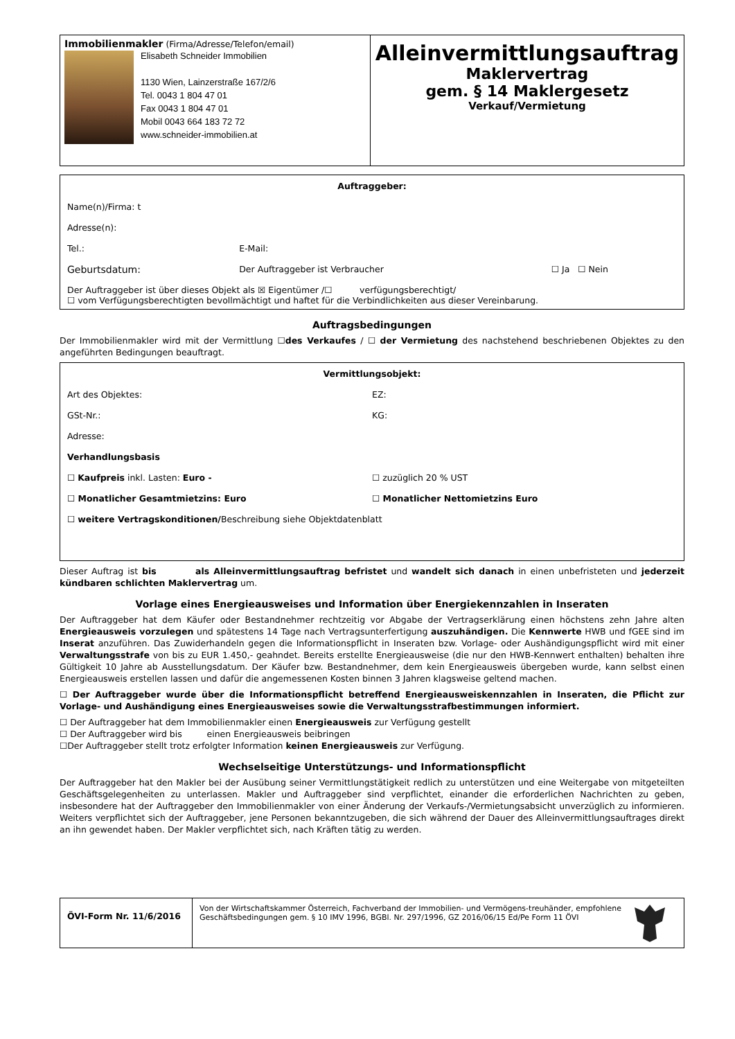| Immobilienmakler (Firma/Adresse/Telefon/email) Elisabeth Schneider Immobilien 1130 Wien, Lainzerstraße 167/2/6 Tel. 0043 1 804 47 01 Fax 0043 1 804 47 01 Mobil 0043 664 183 72 72 www.schneider-immobilien.at | Alleinvermittlungsauftrag Maklervertrag gem. § 14 Maklergesetz Verkauf/Vermietung |
| Auftraggeber: | | |
| Name(n)/Firma: t | | |
| Adresse(n): | | |
| Tel.: | E-Mail: | |
| Geburtsdatum: | Der Auftraggeber ist Verbraucher | ☐ Ja ☐ Nein |
| Der Auftraggeber ist über dieses Objekt als ☒ Eigentümer /☐ verfügungsberechtigt/ ☐ vom Verfügungsberechtigten bevollmächtigt und haftet für die Verbindlichkeiten aus dieser Vereinbarung. | | |
Auftragsbedingungen
Der Immobilienmakler wird mit der Vermittlung ☐des Verkaufes / ☐ der Vermietung des nachstehend beschriebenen Objektes zu den angeführten Bedingungen beauftragt.
| Vermittlungsobjekt: | |
| Art des Objektes: | EZ: |
| GSt-Nr.: | KG: |
| Adresse: | |
| Verhandlungsbasis | |
| ☐ Kaufpreis inkl. Lasten: Euro - | ☐ zuzüglich 20 % UST |
| ☐ Monatlicher Gesamtmietzins: Euro | ☐ Monatlicher Nettomietzins Euro |
| ☐ weitere Vertragskonditionen/ Beschreibung siehe Objektdatenblatt | |
Dieser Auftrag ist bis als Alleinvermittlungsauftrag befristet und wandelt sich danach in einen unbefristeten und jederzeit kündbaren schlichten Maklervertrag um.
Vorlage eines Energieausweises und Information über Energiekennzahlen in Inseraten
Der Auftraggeber hat dem Käufer oder Bestandnehmer rechtzeitig vor Abgabe der Vertragserklärung einen höchstens zehn Jahre alten Energieausweis vorzulegen und spätestens 14 Tage nach Vertragsunterfertigung auszuhändigen. Die Kennwerte HWB und fGEE sind im Inserat anzuführen. Das Zuwiderhandeln gegen die Informationspflicht in Inseraten bzw. Vorlage- oder Aushändigungspflicht wird mit einer Verwaltungsstrafe von bis zu EUR 1.450,- geahndet. Bereits erstellte Energieausweise (die nur den HWB-Kennwert enthalten) behalten ihre Gültigkeit 10 Jahre ab Ausstellungsdatum. Der Käufer bzw. Bestandnehmer, dem kein Energieausweis übergeben wurde, kann selbst einen Energieausweis erstellen lassen und dafür die angemessenen Kosten binnen 3 Jahren klagsweise geltend machen.
☐ Der Auftraggeber wurde über die Informationspflicht betreffend Energieausweiskennzahlen in Inseraten, die Pflicht zur Vorlage- und Aushändigung eines Energieausweises sowie die Verwaltungsstrafbestimmungen informiert.
☐ Der Auftraggeber hat dem Immobilienmakler einen Energieausweis zur Verfügung gestellt
☐ Der Auftraggeber wird bis einen Energieausweis beibringen
☐Der Auftraggeber stellt trotz erfolgter Information keinen Energieausweis zur Verfügung.
Wechselseitige Unterstützungs- und Informationspflicht
Der Auftraggeber hat den Makler bei der Ausübung seiner Vermittlungstätigkeit redlich zu unterstützen und eine Weitergabe von mitgeteilten Geschäftsgelegenheiten zu unterlassen. Makler und Auftraggeber sind verpflichtet, einander die erforderlichen Nachrichten zu geben, insbesondere hat der Auftraggeber den Immobilienmakler von einer Änderung der Verkaufs-/Vermietungsabsicht unverzüglich zu informieren. Weiters verpflichtet sich der Auftraggeber, jene Personen bekanntzugeben, die sich während der Dauer des Alleinvermittlungsauftrages direkt an ihn gewendet haben. Der Makler verpflichtet sich, nach Kräften tätig zu werden.
| ÖVI-Form Nr. 11/6/2016 | Von der Wirtschaftskammer Österreich, Fachverband der Immobilien- und Vermögens-treuhänder, empfohlene Geschäftsbedingungen gem. § 10 IMV 1996, BGBl. Nr. 297/1996, GZ 2016/06/15 Ed/Pe Form 11 ÖVI | |